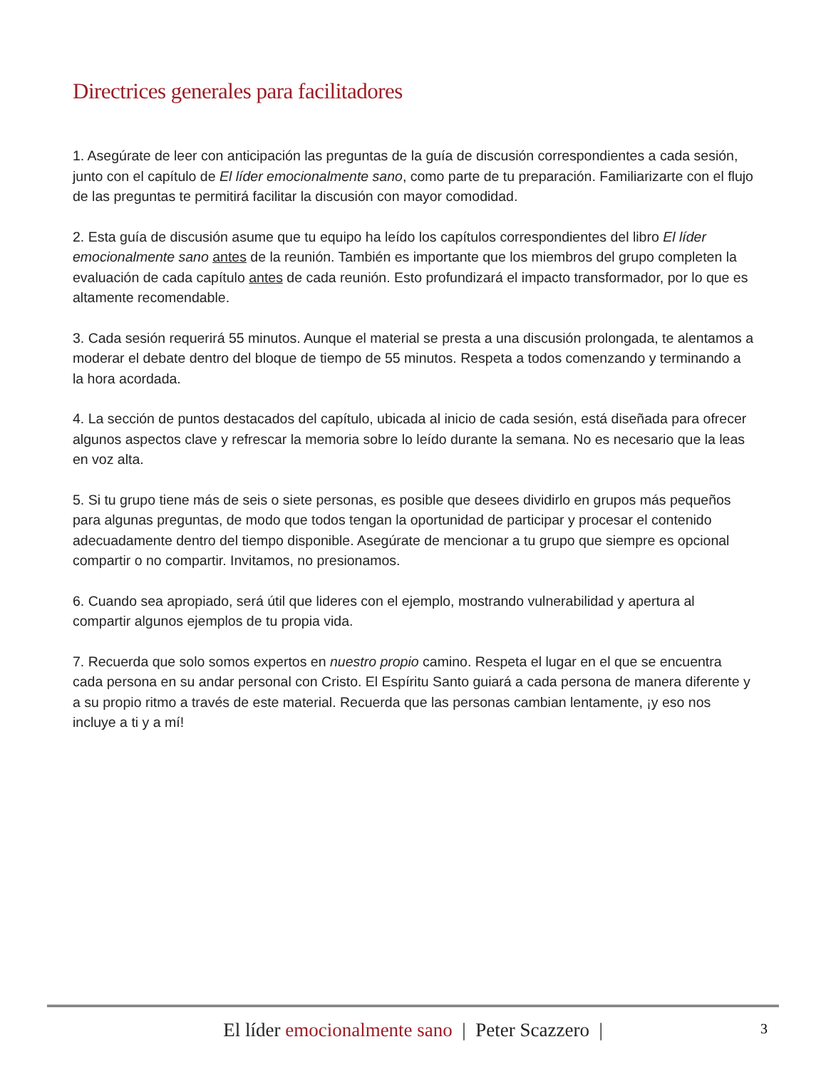Directrices generales para facilitadores
1. Asegúrate de leer con anticipación las preguntas de la guía de discusión correspondientes a cada sesión, junto con el capítulo de El líder emocionalmente sano, como parte de tu preparación. Familiarizarte con el flujo de las preguntas te permitirá facilitar la discusión con mayor comodidad.
2. Esta guía de discusión asume que tu equipo ha leído los capítulos correspondientes del libro El líder emocionalmente sano antes de la reunión. También es importante que los miembros del grupo completen la evaluación de cada capítulo antes de cada reunión. Esto profundizará el impacto transformador, por lo que es altamente recomendable.
3. Cada sesión requerirá 55 minutos. Aunque el material se presta a una discusión prolongada, te alentamos a moderar el debate dentro del bloque de tiempo de 55 minutos. Respeta a todos comenzando y terminando a la hora acordada.
4. La sección de puntos destacados del capítulo, ubicada al inicio de cada sesión, está diseñada para ofrecer algunos aspectos clave y refrescar la memoria sobre lo leído durante la semana. No es necesario que la leas en voz alta.
5. Si tu grupo tiene más de seis o siete personas, es posible que desees dividirlo en grupos más pequeños para algunas preguntas, de modo que todos tengan la oportunidad de participar y procesar el contenido adecuadamente dentro del tiempo disponible. Asegúrate de mencionar a tu grupo que siempre es opcional compartir o no compartir. Invitamos, no presionamos.
6. Cuando sea apropiado, será útil que lideres con el ejemplo, mostrando vulnerabilidad y apertura al compartir algunos ejemplos de tu propia vida.
7. Recuerda que solo somos expertos en nuestro propio camino. Respeta el lugar en el que se encuentra cada persona en su andar personal con Cristo. El Espíritu Santo guiará a cada persona de manera diferente y a su propio ritmo a través de este material. Recuerda que las personas cambian lentamente, ¡y eso nos incluye a ti y a mí!
El líder emocionalmente sano | Peter Scazzero |
3